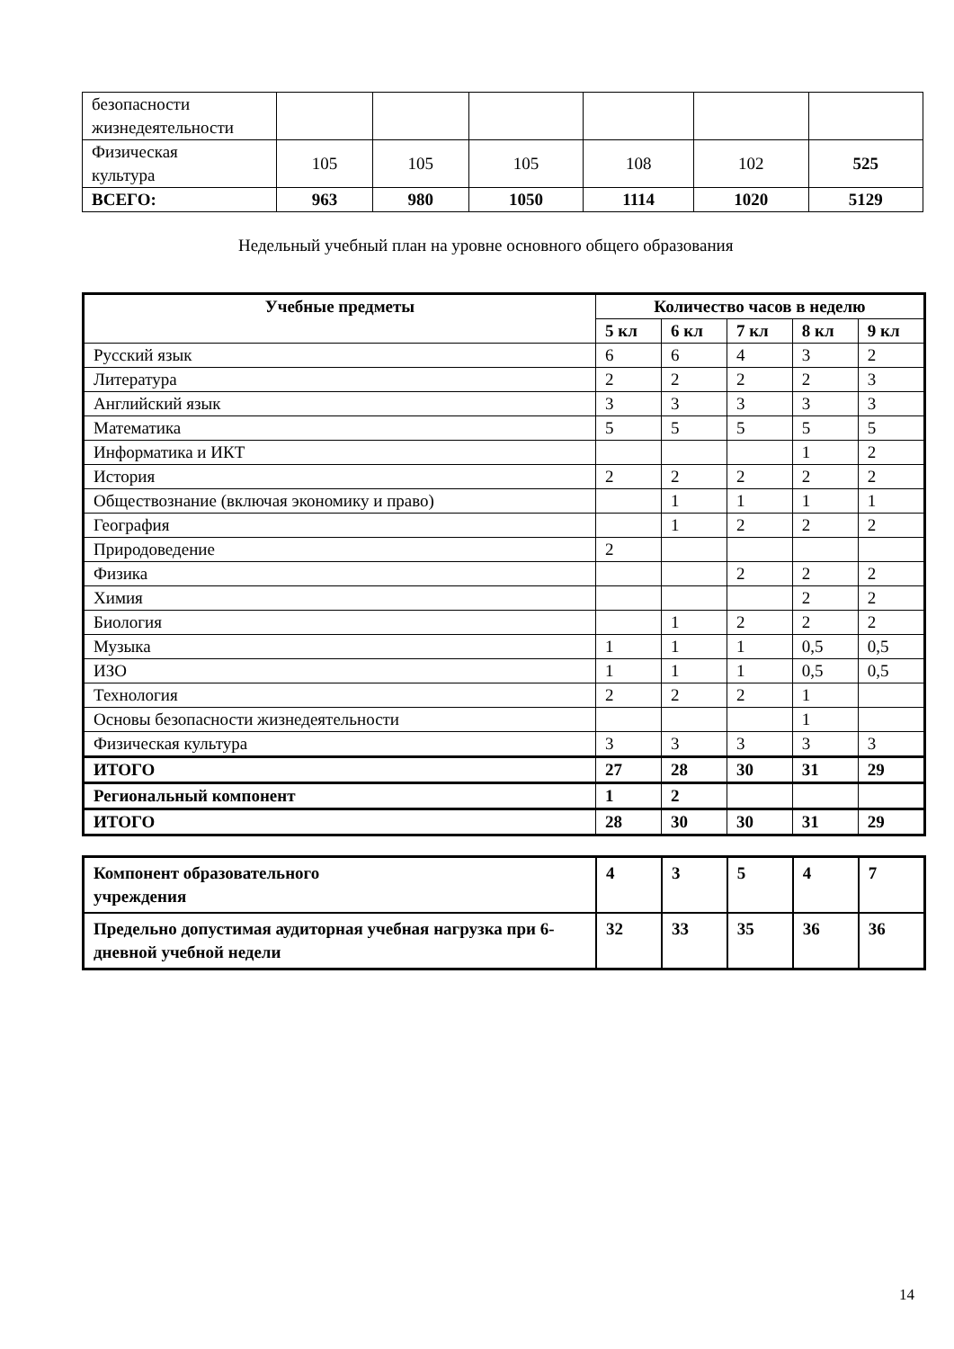| безопасности жизнедеятельности | | | | | | |
| Физическая культура | 105 | 105 | 105 | 108 | 102 | 525 |
| ВСЕГО: | 963 | 980 | 1050 | 1114 | 1020 | 5129 |
Недельный учебный план на уровне основного общего образования
| Учебные предметы | Количество часов в неделю | | | | |
| --- | --- | --- | --- | --- | --- |
| | 5 кл | 6 кл | 7 кл | 8 кл | 9 кл |
| Русский язык | 6 | 6 | 4 | 3 | 2 |
| Литература | 2 | 2 | 2 | 2 | 3 |
| Английский язык | 3 | 3 | 3 | 3 | 3 |
| Математика | 5 | 5 | 5 | 5 | 5 |
| Информатика и ИКТ | | | | 1 | 2 |
| История | 2 | 2 | 2 | 2 | 2 |
| Обществознание (включая экономику и право) | | 1 | 1 | 1 | 1 |
| География | | 1 | 2 | 2 | 2 |
| Природоведение | 2 | | | | |
| Физика | | | 2 | 2 | 2 |
| Химия | | | | 2 | 2 |
| Биология | | 1 | 2 | 2 | 2 |
| Музыка | 1 | 1 | 1 | 0,5 | 0,5 |
| ИЗО | 1 | 1 | 1 | 0,5 | 0,5 |
| Технология | 2 | 2 | 2 | 1 | |
| Основы безопасности жизнедеятельности | | | | 1 | |
| Физическая культура | 3 | 3 | 3 | 3 | 3 |
| ИТОГО | 27 | 28 | 30 | 31 | 29 |
| Региональный компонент | 1 | 2 | | | |
| ИТОГО | 28 | 30 | 30 | 31 | 29 |
| Компонент образовательного учреждения | 4 | 3 | 5 | 4 | 7 |
| Предельно допустимая аудиторная учебная нагрузка при 6- дневной учебной недели | 32 | 33 | 35 | 36 | 36 |
14